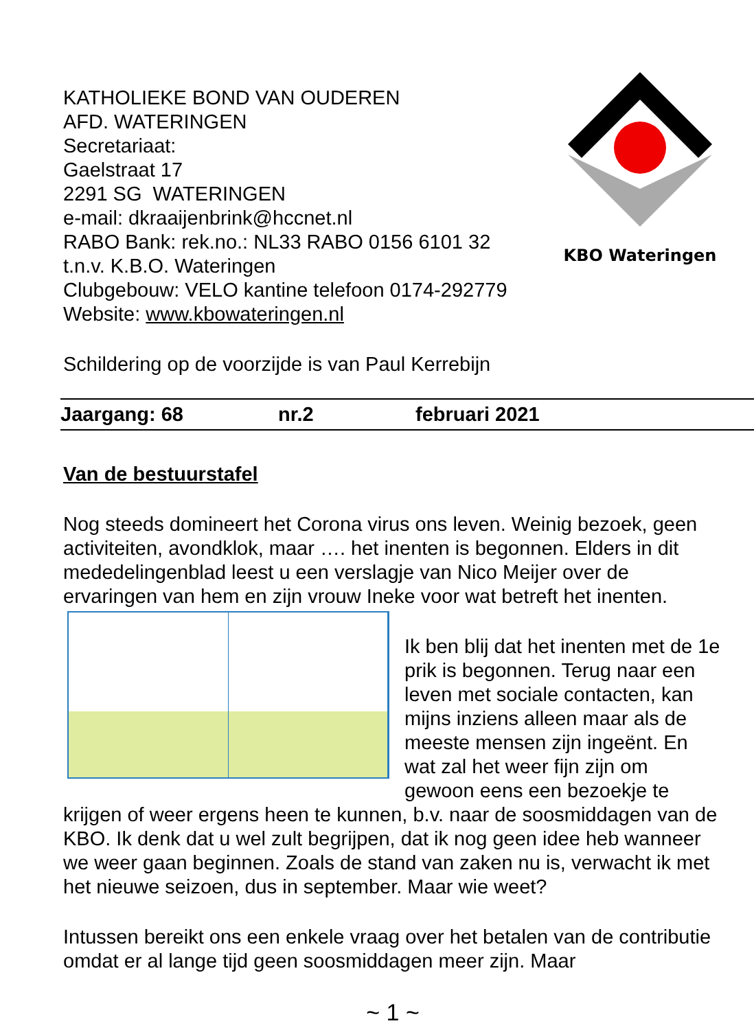KATHOLIEKE BOND VAN OUDEREN
AFD. WATERINGEN
Secretariaat:
Gaelstraat 17
2291 SG WATERINGEN
e-mail: dkraaijenbrink@hccnet.nl
RABO Bank: rek.no.: NL33 RABO 0156 6101 32
t.n.v. K.B.O. Wateringen
Clubgebouw: VELO kantine telefoon 0174-292779
Website: www.kbowateringen.nl
KBO Wateringen
Schildering op de voorzijde is van Paul Kerrebijn
Jaargang: 68 nr.2 februari 2021
Van de bestuurstafel
Nog steeds domineert het Corona virus ons leven. Weinig bezoek, geen activiteiten, avondklok, maar …. het inenten is begonnen. Elders in dit mededelingenblad leest u een verslagje van Nico Meijer over de ervaringen van hem en zijn vrouw Ineke voor wat betreft het inenten.
Ik ben blij dat het inenten met de 1e prik is begonnen. Terug naar een leven met sociale contacten, kan mijns inziens alleen maar als de meeste mensen zijn ingeënt. En wat zal het weer fijn zijn om gewoon eens een bezoekje te krijgen of weer ergens heen te kunnen, b.v. naar de soosmiddagen van de KBO. Ik denk dat u wel zult begrijpen, dat ik nog geen idee heb wanneer we weer gaan beginnen. Zoals de stand van zaken nu is, verwacht ik met het nieuwe seizoen, dus in september. Maar wie weet?
Intussen bereikt ons een enkele vraag over het betalen van de contributie omdat er al lange tijd geen soosmiddagen meer zijn. Maar
~ 1 ~